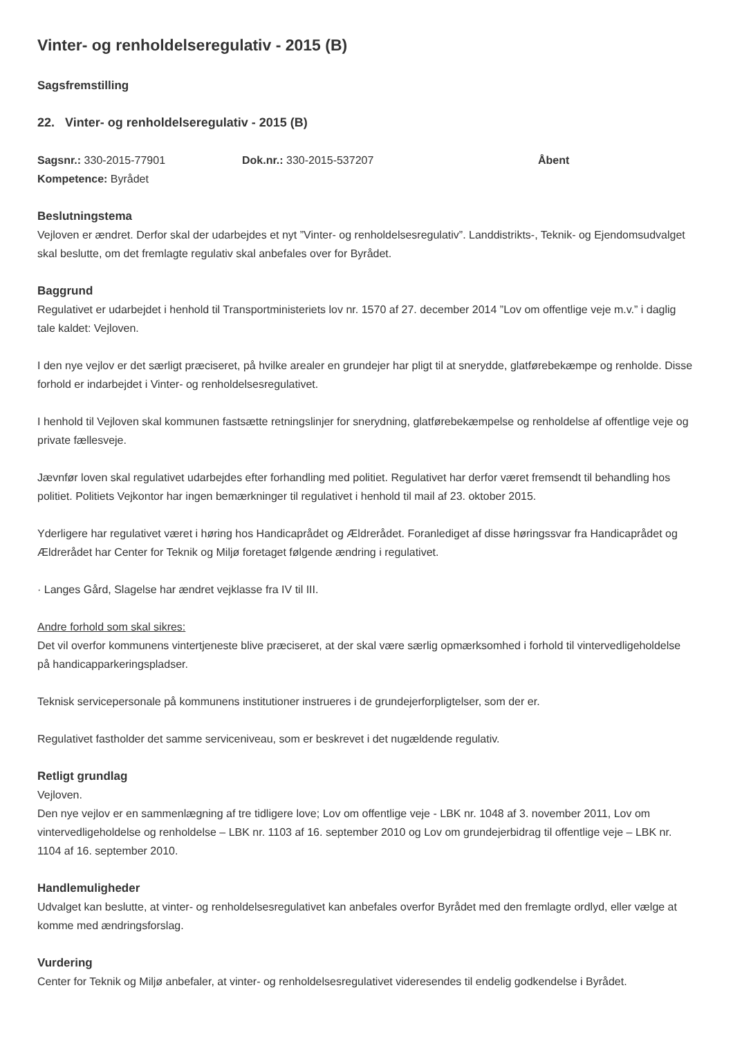Vinter- og renholdelseregulativ - 2015 (B)
Sagsfremstilling
22. Vinter- og renholdelseregulativ - 2015 (B)
Sagsnr.: 330-2015-77901 Dok.nr.: 330-2015-537207 Åbent
Kompetence: Byrådet
Beslutningstema
Vejloven er ændret. Derfor skal der udarbejdes et nyt ”Vinter- og renholdelsesregulativ”. Landdistrikts-, Teknik- og Ejendomsudvalget skal beslutte, om det fremlagte regulativ skal anbefales over for Byrådet.
Baggrund
Regulativet er udarbejdet i henhold til Transportministeriets lov nr. 1570 af 27. december 2014 ”Lov om offentlige veje m.v.” i daglig tale kaldet: Vejloven.
I den nye vejlov er det særligt præciseret, på hvilke arealer en grundejer har pligt til at snerydde, glatførebekæmpe og renholde. Disse forhold er indarbejdet i Vinter- og renholdelsesregulativet.
I henhold til Vejloven skal kommunen fastsætte retningslinjer for snerydning, glatførebekæmpelse og renholdelse af offentlige veje og private fællesveje.
Jævnfør loven skal regulativet udarbejdes efter forhandling med politiet. Regulativet har derfor været fremsendt til behandling hos politiet. Politiets Vejkontor har ingen bemærkninger til regulativet i henhold til mail af 23. oktober 2015.
Yderligere har regulativet været i høring hos Handicaprådet og Ældrerådet. Foranlediget af disse høringssvar fra Handicaprådet og Ældrerådet har Center for Teknik og Miljø foretaget følgende ændring i regulativet.
· Langes Gård, Slagelse har ændret vejklasse fra IV til III.
Andre forhold som skal sikres:
Det vil overfor kommunens vintertjeneste blive præciseret, at der skal være særlig opmærksomhed i forhold til vintervedligeholdelse på handicapparkeringspladser.
Teknisk servicepersonale på kommunens institutioner instrueres i de grundejerforpligtelser, som der er.
Regulativet fastholder det samme serviceniveau, som er beskrevet i det nugældende regulativ.
Retligt grundlag
Vejloven.
Den nye vejlov er en sammenlægning af tre tidligere love; Lov om offentlige veje - LBK nr. 1048 af 3. november 2011, Lov om vintervedligeholdelse og renholdelse – LBK nr. 1103 af 16. september 2010 og Lov om grundejerbidrag til offentlige veje – LBK nr. 1104 af 16. september 2010.
Handlemuligheder
Udvalget kan beslutte, at vinter- og renholdelsesregulativet kan anbefales overfor Byrådet med den fremlagte ordlyd, eller vælge at komme med ændringsforslag.
Vurdering
Center for Teknik og Miljø anbefaler, at vinter- og renholdelsesregulativet videresendes til endelig godkendelse i Byrådet.